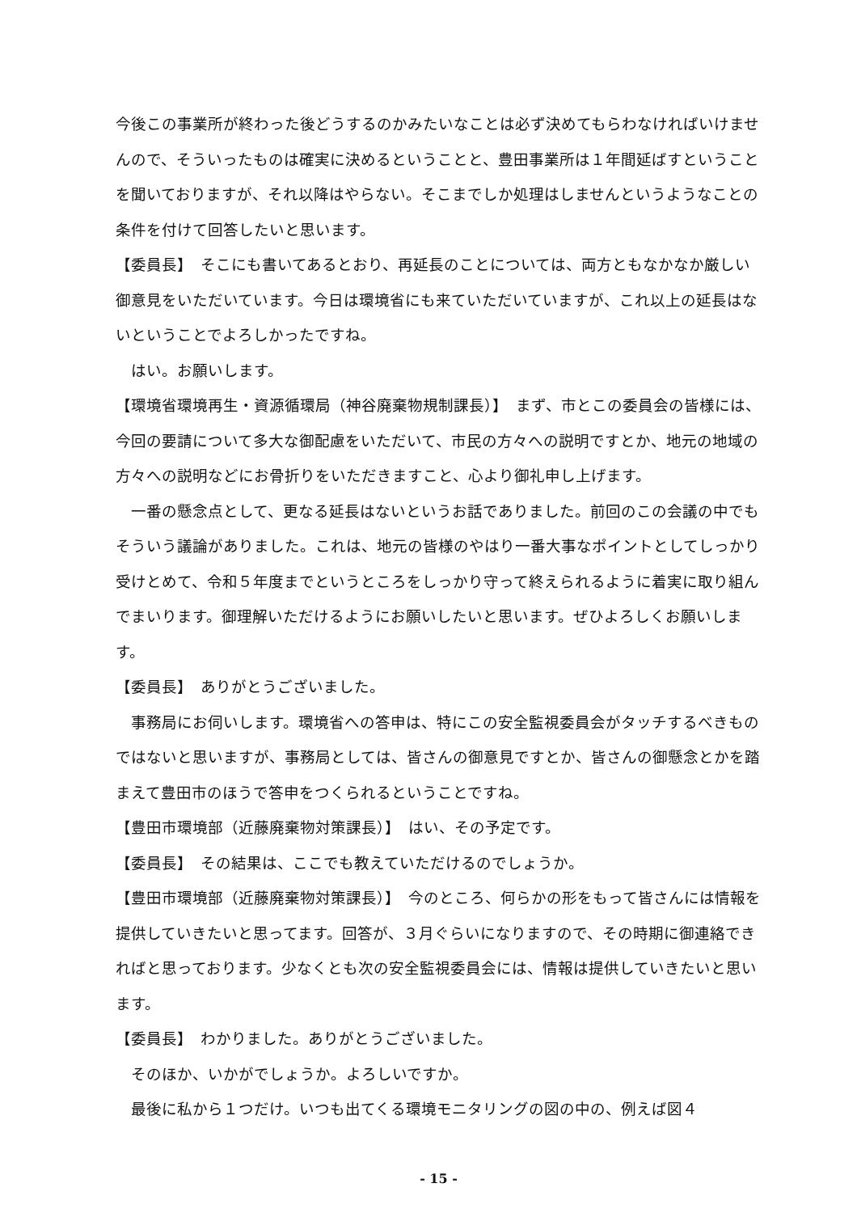今後この事業所が終わった後どうするのかみたいなことは必ず決めてもらわなければいけませんので、そういったものは確実に決めるということと、豊田事業所は１年間延ばすということを聞いておりますが、それ以降はやらない。そこまでしか処理はしませんというようなことの条件を付けて回答したいと思います。
【委員長】　そこにも書いてあるとおり、再延長のことについては、両方ともなかなか厳しい御意見をいただいています。今日は環境省にも来ていただいていますが、これ以上の延長はないということでよろしかったですね。
はい。お願いします。
【環境省環境再生・資源循環局（神谷廃棄物規制課長）】　まず、市とこの委員会の皆様には、今回の要請について多大な御配慮をいただいて、市民の方々への説明ですとか、地元の地域の方々への説明などにお骨折りをいただきますこと、心より御礼申し上げます。
一番の懸念点として、更なる延長はないというお話でありました。前回のこの会議の中でもそういう議論がありました。これは、地元の皆様のやはり一番大事なポイントとしてしっかり受けとめて、令和５年度までというところをしっかり守って終えられるように着実に取り組んでまいります。御理解いただけるようにお願いしたいと思います。ぜひよろしくお願いします。
【委員長】　ありがとうございました。
事務局にお伺いします。環境省への答申は、特にこの安全監視委員会がタッチするべきものではないと思いますが、事務局としては、皆さんの御意見ですとか、皆さんの御懸念とかを踏まえて豊田市のほうで答申をつくられるということですね。
【豊田市環境部（近藤廃棄物対策課長）】　はい、その予定です。
【委員長】　その結果は、ここでも教えていただけるのでしょうか。
【豊田市環境部（近藤廃棄物対策課長）】　今のところ、何らかの形をもって皆さんには情報を提供していきたいと思ってます。回答が、３月ぐらいになりますので、その時期に御連絡できればと思っております。少なくとも次の安全監視委員会には、情報は提供していきたいと思います。
【委員長】　わかりました。ありがとうございました。
そのほか、いかがでしょうか。よろしいですか。
最後に私から１つだけ。いつも出てくる環境モニタリングの図の中の、例えば図４
- 15 -